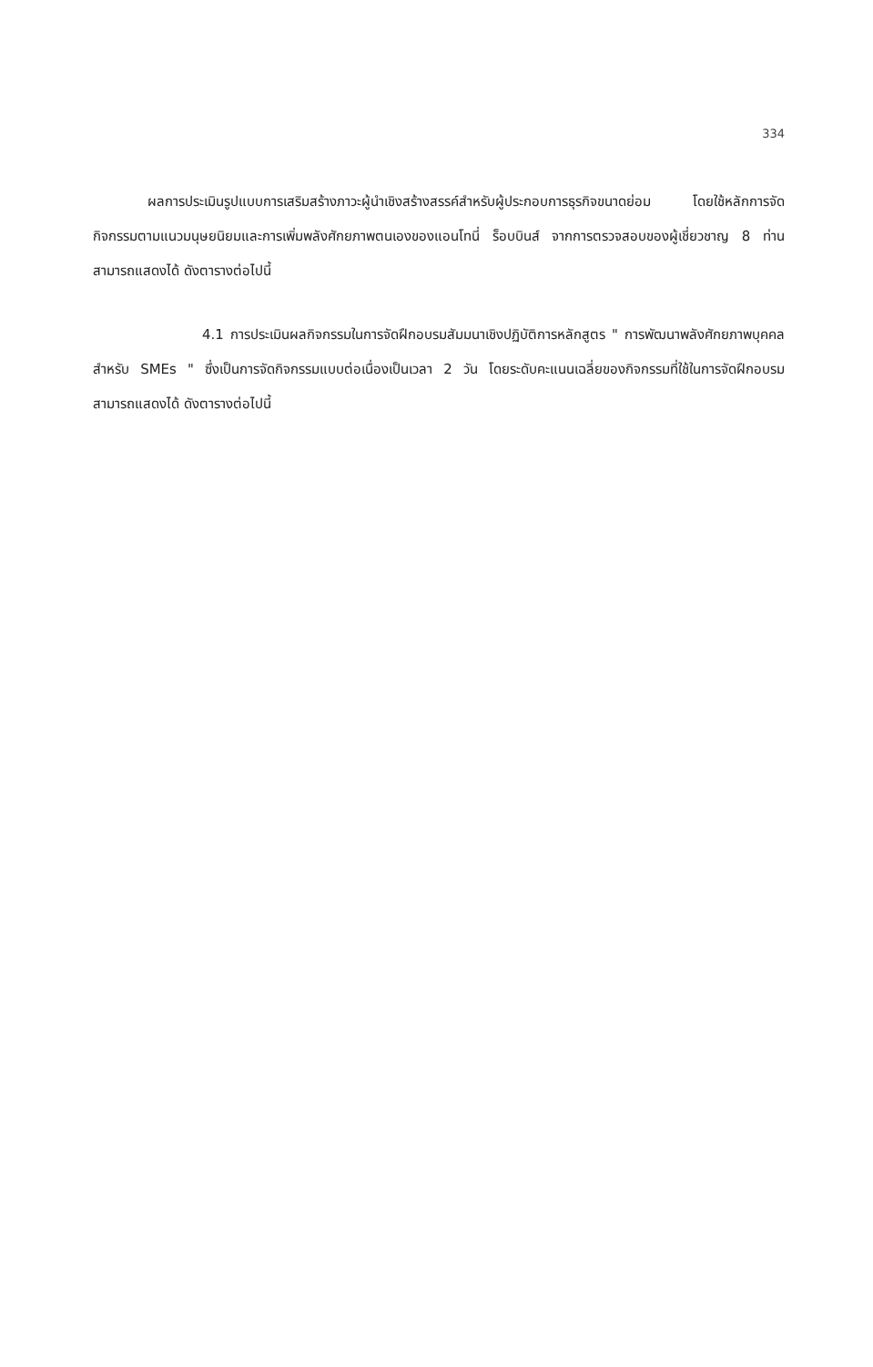334
ผลการประเมินรูปแบบการเสริมสร้างภาวะผู้นำเชิงสร้างสรรค์สำหรับผู้ประกอบการธุรกิจขนาดย่อม โดยใช้หลักการจัดกิจกรรมตามแนวมนุษยนิยมและการเพิ่มพลังศักยภาพตนเองของแอนโทนี่ ร็อบบินส์ จากการตรวจสอบของผู้เชี่ยวชาญ 8 ท่านสามารถแสดงได้ ดังตารางต่อไปนี้
4.1 การประเมินผลกิจกรรมในการจัดฝึกอบรมสัมมนาเชิงปฏิบัติการหลักสูตร " การพัฒนาพลังศักยภาพบุคคลสำหรับ SMEs " ซึ่งเป็นการจัดกิจกรรมแบบต่อเนื่องเป็นเวลา 2 วัน โดยระดับคะแนนเฉลี่ยของกิจกรรมที่ใช้ในการจัดฝึกอบรม สามารถแสดงได้ ดังตารางต่อไปนี้